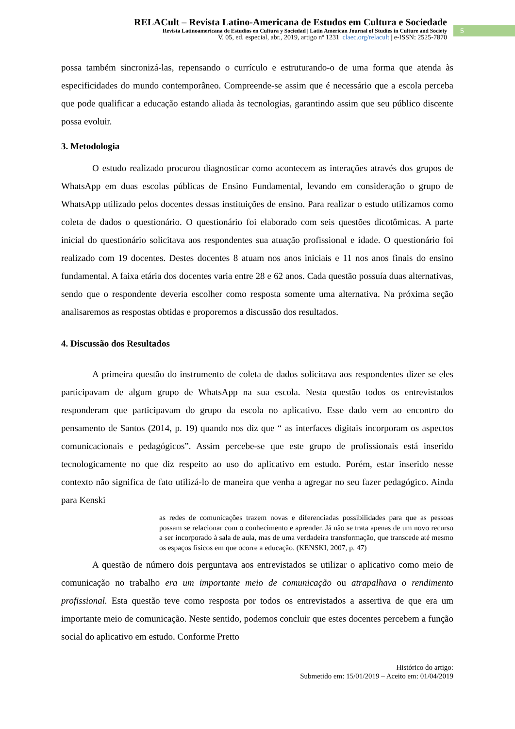RELACult – Revista Latino-Americana de Estudos em Cultura e Sociedade
Revista Latinoamericana de Estudios en Cultura y Sociedad | Latin American Journal of Studies in Culture and Society
V. 05, ed. especial, abr., 2019, artigo nº 1231| claec.org/relacult | e-ISSN: 2525-7870
5
possa também sincronizá-las, repensando o currículo e estruturando-o de uma forma que atenda às especificidades do mundo contemporâneo. Compreende-se assim que é necessário que a escola perceba que pode qualificar a educação estando aliada às tecnologias, garantindo assim que seu público discente possa evoluir.
3. Metodologia
O estudo realizado procurou diagnosticar como acontecem as interações através dos grupos de WhatsApp em duas escolas públicas de Ensino Fundamental, levando em consideração o grupo de WhatsApp utilizado pelos docentes dessas instituições de ensino. Para realizar o estudo utilizamos como coleta de dados o questionário. O questionário foi elaborado com seis questões dicotômicas. A parte inicial do questionário solicitava aos respondentes sua atuação profissional e idade. O questionário foi realizado com 19 docentes. Destes docentes 8 atuam nos anos iniciais e 11 nos anos finais do ensino fundamental. A faixa etária dos docentes varia entre 28 e 62 anos. Cada questão possuía duas alternativas, sendo que o respondente deveria escolher como resposta somente uma alternativa. Na próxima seção analisaremos as respostas obtidas e proporemos a discussão dos resultados.
4. Discussão dos Resultados
A primeira questão do instrumento de coleta de dados solicitava aos respondentes dizer se eles participavam de algum grupo de WhatsApp na sua escola. Nesta questão todos os entrevistados responderam que participavam do grupo da escola no aplicativo. Esse dado vem ao encontro do pensamento de Santos (2014, p. 19) quando nos diz que “ as interfaces digitais incorporam os aspectos comunicacionais e pedagógicos”. Assim percebe-se que este grupo de profissionais está inserido tecnologicamente no que diz respeito ao uso do aplicativo em estudo. Porém, estar inserido nesse contexto não significa de fato utilizá-lo de maneira que venha a agregar no seu fazer pedagógico. Ainda para Kenski
as redes de comunicações trazem novas e diferenciadas possibilidades para que as pessoas possam se relacionar com o conhecimento e aprender. Já não se trata apenas de um novo recurso a ser incorporado à sala de aula, mas de uma verdadeira transformação, que transcede até mesmo os espaços físicos em que ocorre a educação. (KENSKI, 2007, p. 47)
A questão de número dois perguntava aos entrevistados se utilizar o aplicativo como meio de comunicação no trabalho era um importante meio de comunicação ou atrapalhava o rendimento profissional. Esta questão teve como resposta por todos os entrevistados a assertiva de que era um importante meio de comunicação. Neste sentido, podemos concluir que estes docentes percebem a função social do aplicativo em estudo. Conforme Pretto
Histórico do artigo:
Submetido em: 15/01/2019 – Aceito em: 01/04/2019